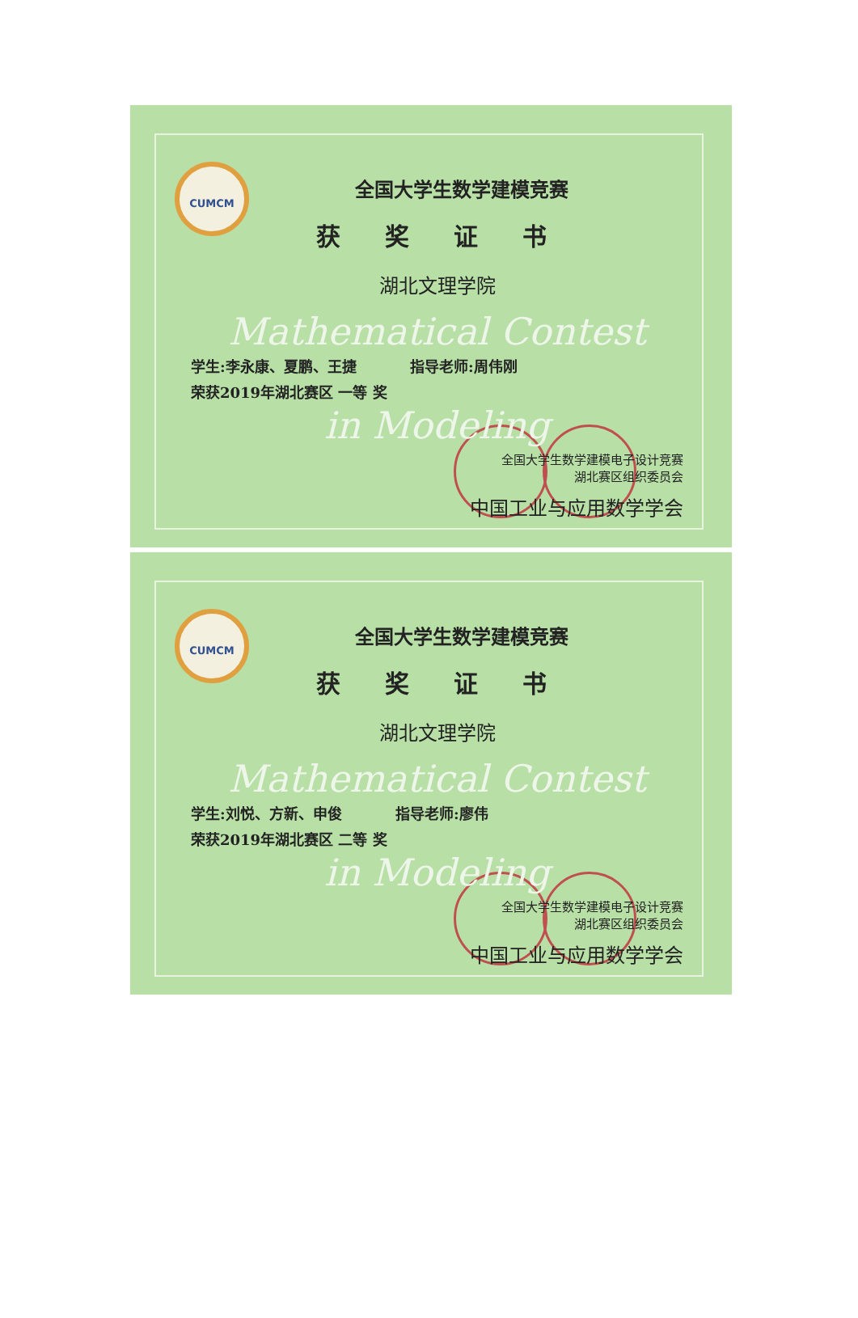CUMCM
全国大学生数学建模竞赛
获奖证书
湖北文理学院
Mathematical Contest
学生:李永康、夏鹏、王捷 指导老师:周伟刚
荣获2019年湖北赛区 一等 奖
in Modeling
全国大学生数学建模电子设计竞赛
湖北赛区组织委员会
中国工业与应用数学学会
CUMCM
全国大学生数学建模竞赛
获奖证书
湖北文理学院
Mathematical Contest
学生:刘悦、方新、申俊 指导老师:廖伟
荣获2019年湖北赛区 二等 奖
in Modeling
全国大学生数学建模电子设计竞赛
湖北赛区组织委员会
中国工业与应用数学学会